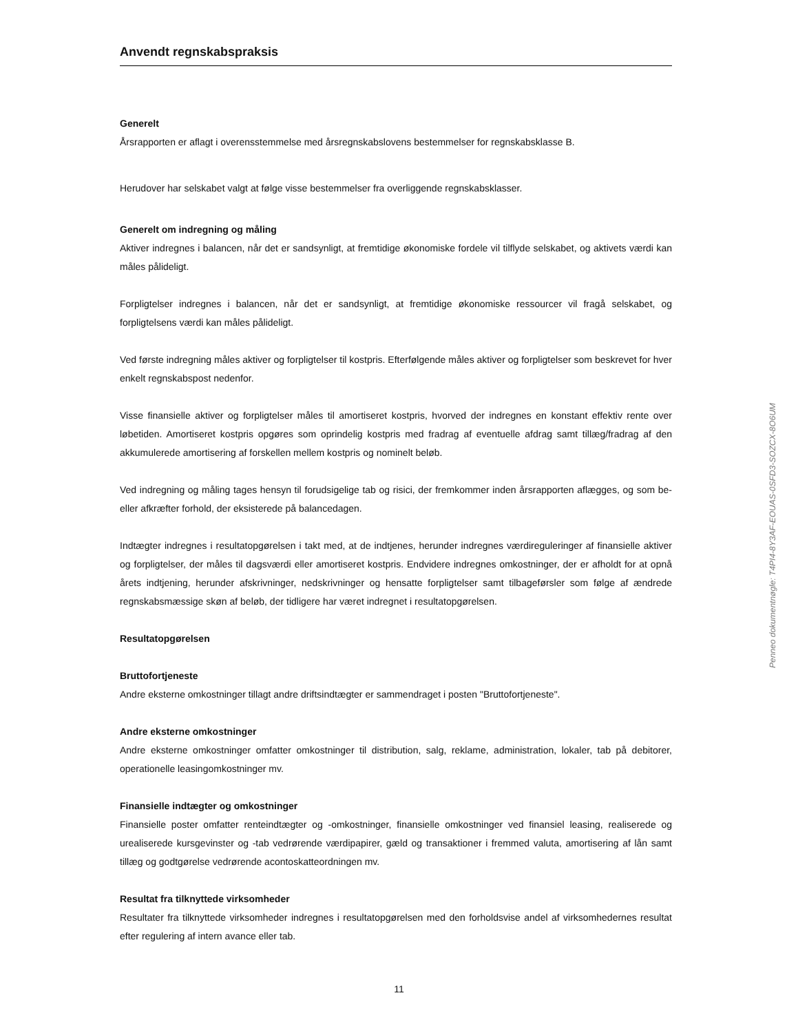Anvendt regnskabspraksis
Generelt
Årsrapporten er aflagt i overensstemmelse med årsregnskabslovens bestemmelser for regnskabsklasse B.
Herudover har selskabet valgt at følge visse bestemmelser fra overliggende regnskabsklasser.
Generelt om indregning og måling
Aktiver indregnes i balancen, når det er sandsynligt, at fremtidige økonomiske fordele vil tilflyde selskabet, og aktivets værdi kan måles pålideligt.
Forpligtelser indregnes i balancen, når det er sandsynligt, at fremtidige økonomiske ressourcer vil fragå selskabet, og forpligtelsens værdi kan måles pålideligt.
Ved første indregning måles aktiver og forpligtelser til kostpris. Efterfølgende måles aktiver og forpligtelser som beskrevet for hver enkelt regnskabspost nedenfor.
Visse finansielle aktiver og forpligtelser måles til amortiseret kostpris, hvorved der indregnes en konstant effektiv rente over løbetiden. Amortiseret kostpris opgøres som oprindelig kostpris med fradrag af eventuelle afdrag samt tillæg/fradrag af den akkumulerede amortisering af forskellen mellem kostpris og nominelt beløb.
Ved indregning og måling tages hensyn til forudsigelige tab og risici, der fremkommer inden årsrapporten aflægges, og som be- eller afkræfter forhold, der eksisterede på balancedagen.
Indtægter indregnes i resultatopgørelsen i takt med, at de indtjenes, herunder indregnes værdireguleringer af finansielle aktiver og forpligtelser, der måles til dagsværdi eller amortiseret kostpris. Endvidere indregnes omkostninger, der er afholdt for at opnå årets indtjening, herunder afskrivninger, nedskrivninger og hensatte forpligtelser samt tilbageførsler som følge af ændrede regnskabsmæssige skøn af beløb, der tidligere har været indregnet i resultatopgørelsen.
Resultatopgørelsen
Bruttofortjeneste
Andre eksterne omkostninger tillagt andre driftsindtægter er sammendraget i posten "Bruttofortjeneste".
Andre eksterne omkostninger
Andre eksterne omkostninger omfatter omkostninger til distribution, salg, reklame, administration, lokaler, tab på debitorer, operationelle leasingomkostninger mv.
Finansielle indtægter og omkostninger
Finansielle poster omfatter renteindtægter og -omkostninger, finansielle omkostninger ved finansiel leasing, realiserede og urealiserede kursgevinster og -tab vedrørende værdipapirer, gæld og transaktioner i fremmed valuta, amortisering af lån samt tillæg og godtgørelse vedrørende acontoskatteordningen mv.
Resultat fra tilknyttede virksomheder
Resultater fra tilknyttede virksomheder indregnes i resultatopgørelsen med den forholdsvise andel af virksomhedernes resultat efter regulering af intern avance eller tab.
11
Penneo dokumentnøgle: T4PI4-8Y3AF-EOUAS-0SFD3-SOZCX-8O6UM